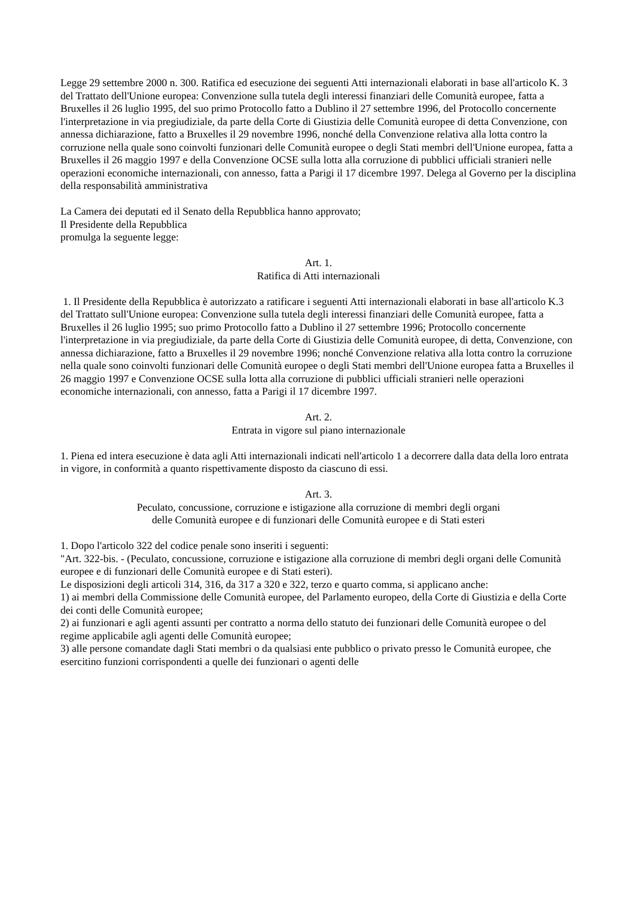Legge 29 settembre 2000 n. 300. Ratifica ed esecuzione dei seguenti Atti internazionali elaborati in base all'articolo K. 3 del Trattato dell'Unione europea: Convenzione sulla tutela degli interessi finanziari delle Comunità europee, fatta a Bruxelles il 26 luglio 1995, del suo primo Protocollo fatto a Dublino il 27 settembre 1996, del Protocollo concernente l'interpretazione in via pregiudiziale, da parte della Corte di Giustizia delle Comunità europee di detta Convenzione, con annessa dichiarazione, fatto a Bruxelles il 29 novembre 1996, nonché della Convenzione relativa alla lotta contro la corruzione nella quale sono coinvolti funzionari delle Comunità europee o degli Stati membri dell'Unione europea, fatta a Bruxelles il 26 maggio 1997 e della Convenzione OCSE sulla lotta alla corruzione di pubblici ufficiali stranieri nelle operazioni economiche internazionali, con annesso, fatta a Parigi il 17 dicembre 1997. Delega al Governo per la disciplina della responsabilità amministrativa
La Camera dei deputati ed il Senato della Repubblica hanno approvato;
Il Presidente della Repubblica
promulga la seguente legge:
Art. 1.
Ratifica di Atti internazionali
1. Il Presidente della Repubblica è autorizzato a ratificare i seguenti Atti internazionali elaborati in base all'articolo K.3 del Trattato sull'Unione europea: Convenzione sulla tutela degli interessi finanziari delle Comunità europee, fatta a Bruxelles il 26 luglio 1995; suo primo Protocollo fatto a Dublino il 27 settembre 1996; Protocollo concernente l'interpretazione in via pregiudiziale, da parte della Corte di Giustizia delle Comunità europee, di detta, Convenzione, con annessa dichiarazione, fatto a Bruxelles il 29 novembre 1996; nonché Convenzione relativa alla lotta contro la corruzione nella quale sono coinvolti funzionari delle Comunità europee o degli Stati membri dell'Unione europea fatta a Bruxelles il 26 maggio 1997 e Convenzione OCSE sulla lotta alla corruzione di pubblici ufficiali stranieri nelle operazioni economiche internazionali, con annesso, fatta a Parigi il 17 dicembre 1997.
Art. 2.
Entrata in vigore sul piano internazionale
1. Piena ed intera esecuzione è data agli Atti internazionali indicati nell'articolo 1 a decorrere dalla data della loro entrata in vigore, in conformità a quanto rispettivamente disposto da ciascuno di essi.
Art. 3.
Peculato, concussione, corruzione e istigazione alla corruzione di membri degli organi
delle Comunità europee e di funzionari delle Comunità europee e di Stati esteri
1. Dopo l'articolo 322 del codice penale sono inseriti i seguenti:
"Art. 322-bis. - (Peculato, concussione, corruzione e istigazione alla corruzione di membri degli organi delle Comunità europee e di funzionari delle Comunità europee e di Stati esteri).
Le disposizioni degli articoli 314, 316, da 317 a 320 e 322, terzo e quarto comma, si applicano anche:
1) ai membri della Commissione delle Comunità europee, del Parlamento europeo, della Corte di Giustizia e della Corte dei conti delle Comunità europee;
2) ai funzionari e agli agenti assunti per contratto a norma dello statuto dei funzionari delle Comunità europee o del regime applicabile agli agenti delle Comunità europee;
3) alle persone comandate dagli Stati membri o da qualsiasi ente pubblico o privato presso le Comunità europee, che esercitino funzioni corrispondenti a quelle dei funzionari o agenti delle